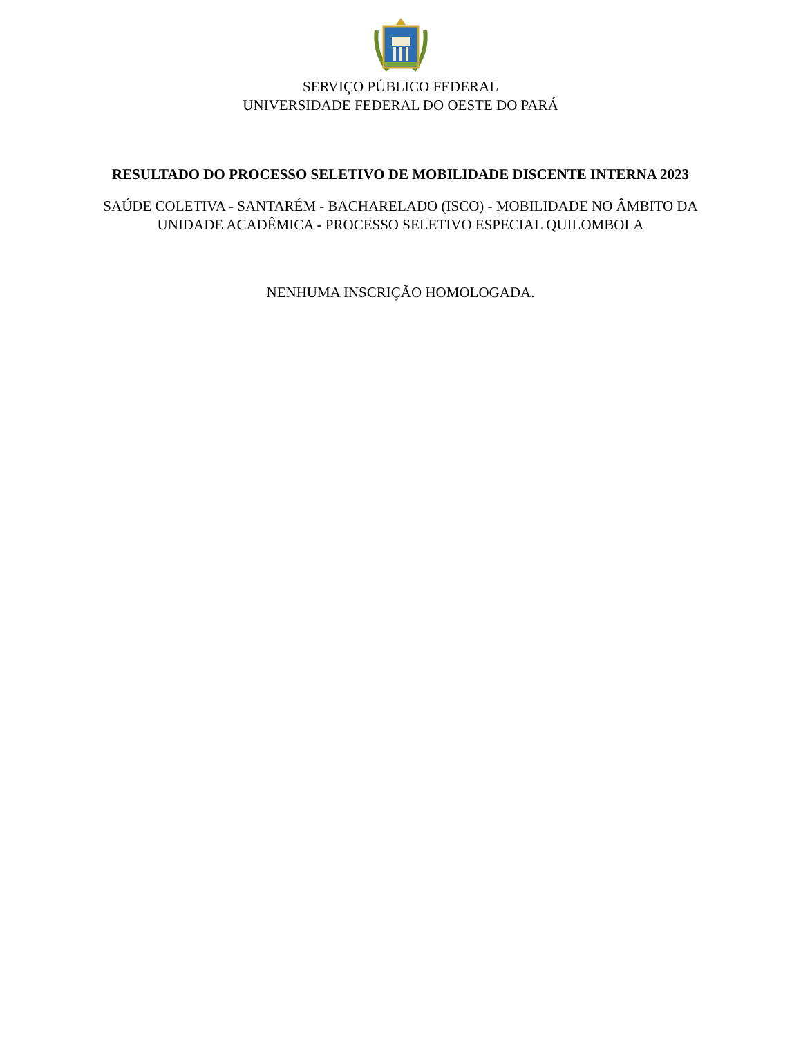SERVIÇO PÚBLICO FEDERAL
UNIVERSIDADE FEDERAL DO OESTE DO PARÁ
RESULTADO DO PROCESSO SELETIVO DE MOBILIDADE DISCENTE INTERNA 2023
SAÚDE COLETIVA - SANTARÉM - BACHARELADO (ISCO) - MOBILIDADE NO ÂMBITO DA
UNIDADE ACADÊMICA - PROCESSO SELETIVO ESPECIAL QUILOMBOLA
NENHUMA INSCRIÇÃO HOMOLOGADA.